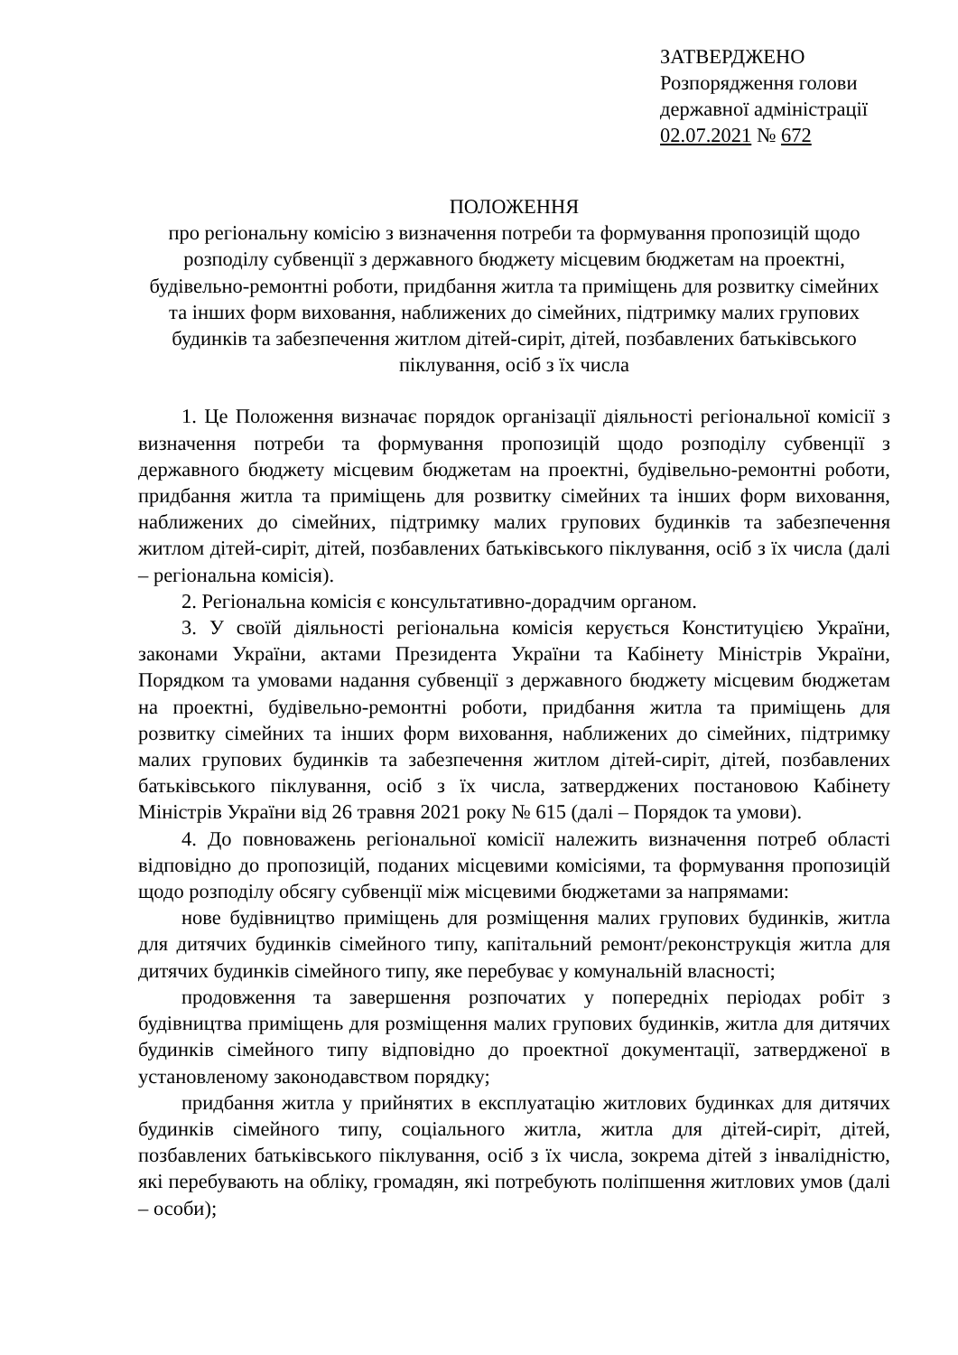ЗАТВЕРДЖЕНО
Розпорядження голови
державної адміністрації
02.07.2021 № 672
ПОЛОЖЕННЯ
про регіональну комісію з визначення потреби та формування пропозицій щодо розподілу субвенції з державного бюджету місцевим бюджетам на проектні, будівельно-ремонтні роботи, придбання житла та приміщень для розвитку сімейних та інших форм виховання, наближених до сімейних, підтримку малих групових будинків та забезпечення житлом дітей-сиріт, дітей, позбавлених батьківського піклування, осіб з їх числа
1. Це Положення визначає порядок організації діяльності регіональної комісії з визначення потреби та формування пропозицій щодо розподілу субвенції з державного бюджету місцевим бюджетам на проектні, будівельно-ремонтні роботи, придбання житла та приміщень для розвитку сімейних та інших форм виховання, наближених до сімейних, підтримку малих групових будинків та забезпечення житлом дітей-сиріт, дітей, позбавлених батьківського піклування, осіб з їх числа (далі – регіональна комісія).
2. Регіональна комісія є консультативно-дорадчим органом.
3. У своїй діяльності регіональна комісія керується Конституцією України, законами України, актами Президента України та Кабінету Міністрів України, Порядком та умовами надання субвенції з державного бюджету місцевим бюджетам на проектні, будівельно-ремонтні роботи, придбання житла та приміщень для розвитку сімейних та інших форм виховання, наближених до сімейних, підтримку малих групових будинків та забезпечення житлом дітей-сиріт, дітей, позбавлених батьківського піклування, осіб з їх числа, затверджених постановою Кабінету Міністрів України від 26 травня 2021 року № 615 (далі – Порядок та умови).
4. До повноважень регіональної комісії належить визначення потреб області відповідно до пропозицій, поданих місцевими комісіями, та формування пропозицій щодо розподілу обсягу субвенції між місцевими бюджетами за напрямами:
нове будівництво приміщень для розміщення малих групових будинків, житла для дитячих будинків сімейного типу, капітальний ремонт/реконструкція житла для дитячих будинків сімейного типу, яке перебуває у комунальній власності;
продовження та завершення розпочатих у попередніх періодах робіт з будівництва приміщень для розміщення малих групових будинків, житла для дитячих будинків сімейного типу відповідно до проектної документації, затвердженої в установленому законодавством порядку;
придбання житла у прийнятих в експлуатацію житлових будинках для дитячих будинків сімейного типу, соціального житла, житла для дітей-сиріт, дітей, позбавлених батьківського піклування, осіб з їх числа, зокрема дітей з інвалідністю, які перебувають на обліку, громадян, які потребують поліпшення житлових умов (далі – особи);